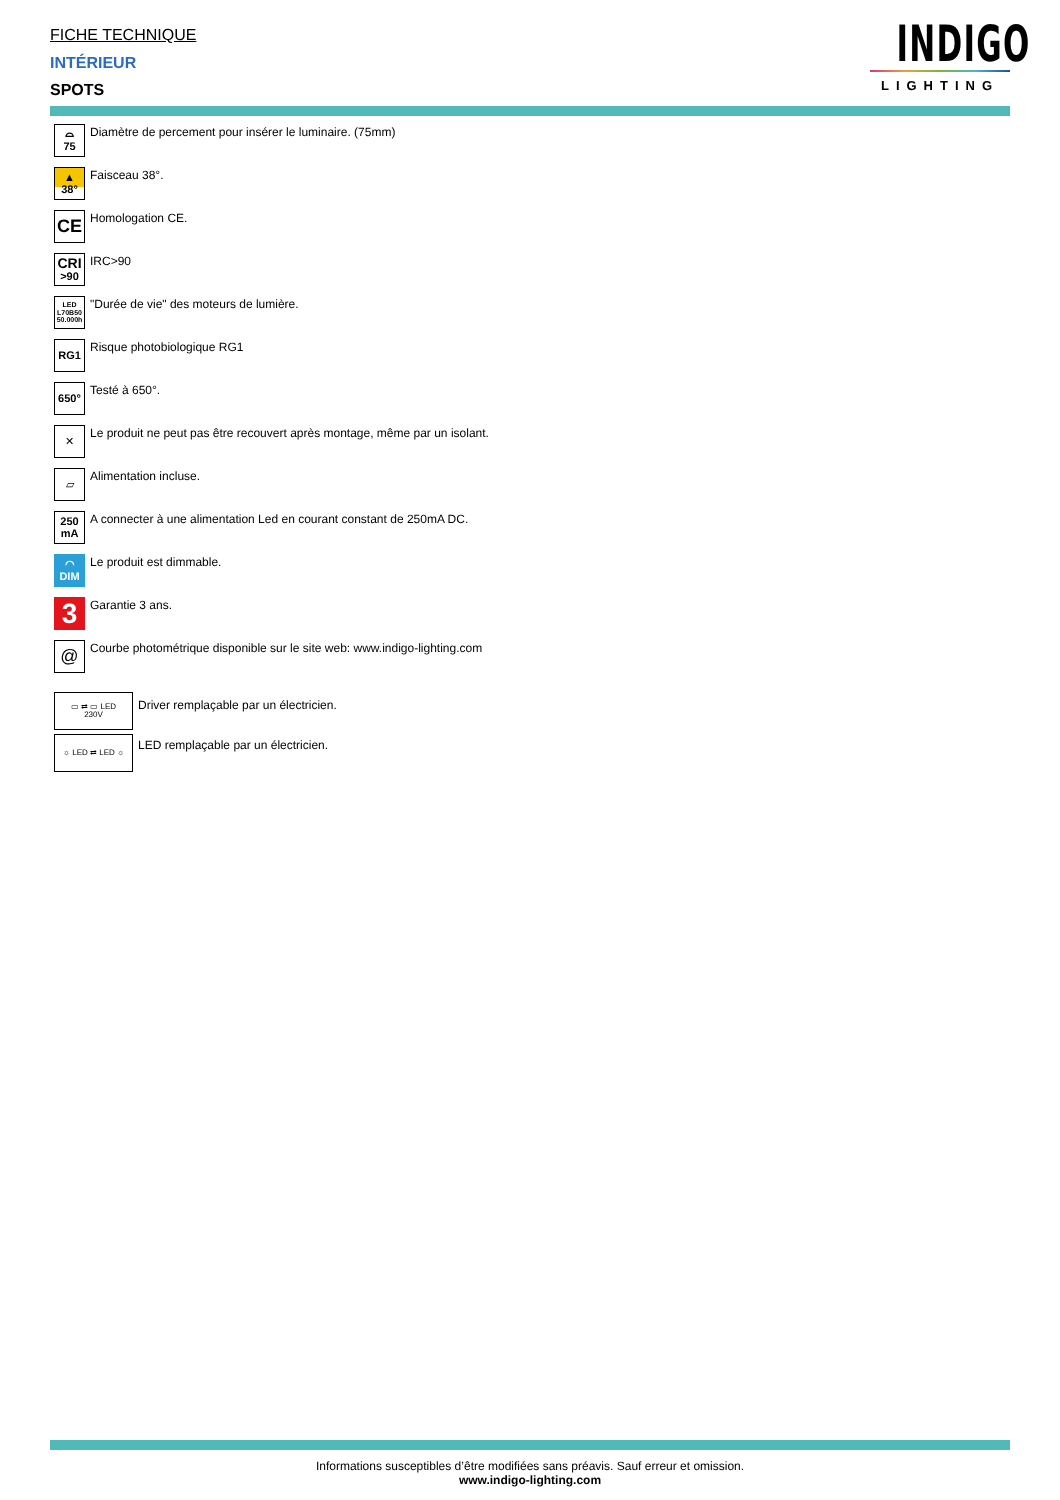FICHE TECHNIQUE
INTÉRIEUR
SPOTS
INDIGO
LIGHTING
⌓
75
Diamètre de percement pour insérer le luminaire. (75mm)
▲
38°
Faisceau 38°.
CE
Homologation CE.
CRI
>90
IRC>90
LED
L70B50
50.000h
"Durée de vie" des moteurs de lumière.
RG1
Risque photobiologique RG1
650°
Testé à 650°.
✕
Le produit ne peut pas être recouvert après montage, même par un isolant.
▱
Alimentation incluse.
250
mA
A connecter à une alimentation Led en courant constant de 250mA DC.
◠
DIM
Le produit est dimmable.
3
Garantie 3 ans.
@
Courbe photométrique disponible sur le site web: www.indigo-lighting.com
▭ ⇄ ▭ LED
230V
Driver remplaçable par un électricien.
☼ LED ⇄ LED ☼
LED remplaçable par un électricien.
Informations susceptibles d’être modifiées sans préavis. Sauf erreur et omission.
www.indigo-lighting.com